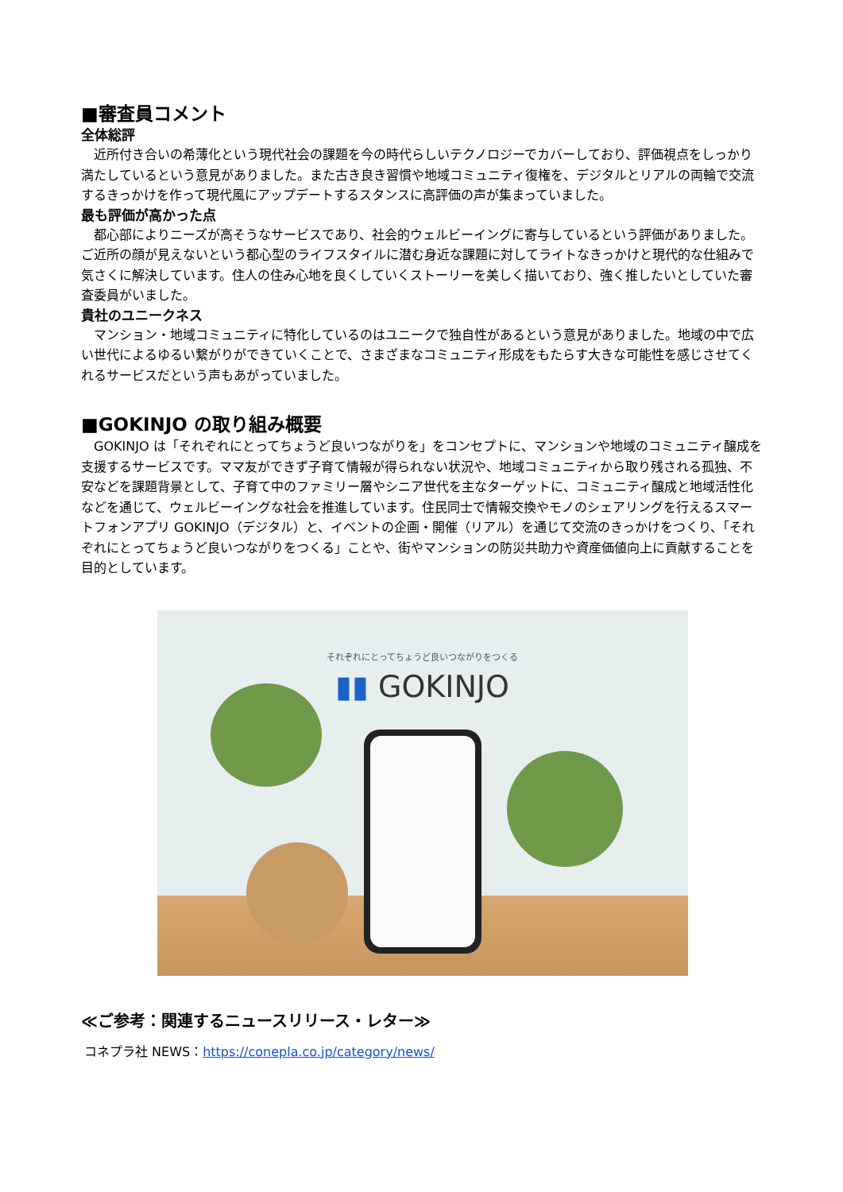■審査員コメント
全体総評
近所付き合いの希薄化という現代社会の課題を今の時代らしいテクノロジーでカバーしており、評価視点をしっかり満たしているという意見がありました。また古き良き習慣や地域コミュニティ復権を、デジタルとリアルの両輪で交流するきっかけを作って現代風にアップデートするスタンスに高評価の声が集まっていました。
最も評価が高かった点
都心部によりニーズが高そうなサービスであり、社会的ウェルビーイングに寄与しているという評価がありました。ご近所の顔が見えないという都心型のライフスタイルに潜む身近な課題に対してライトなきっかけと現代的な仕組みで気さくに解決しています。住人の住み心地を良くしていくストーリーを美しく描いており、強く推したいとしていた審査委員がいました。
貴社のユニークネス
マンション・地域コミュニティに特化しているのはユニークで独自性があるという意見がありました。地域の中で広い世代によるゆるい繋がりができていくことで、さまざまなコミュニティ形成をもたらす大きな可能性を感じさせてくれるサービスだという声もあがっていました。
■GOKINJO の取り組み概要
GOKINJO は「それぞれにとってちょうど良いつながりを」をコンセプトに、マンションや地域のコミュニティ醸成を支援するサービスです。ママ友ができず子育て情報が得られない状況や、地域コミュニティから取り残される孤独、不安などを課題背景として、子育て中のファミリー層やシニア世代を主なターゲットに、コミュニティ醸成と地域活性化などを通じて、ウェルビーイングな社会を推進しています。住民同士で情報交換やモノのシェアリングを行えるスマートフォンアプリ GOKINJO（デジタル）と、イベントの企画・開催（リアル）を通じて交流のきっかけをつくり、「それぞれにとってちょうど良いつながりをつくる」ことや、街やマンションの防災共助力や資産価値向上に貢献することを目的としています。
それぞれにとってちょうど良いつながりをつくる
▮▮ GOKINJO
≪ご参考：関連するニュースリリース・レター≫
コネプラ社 NEWS：https://conepla.co.jp/category/news/